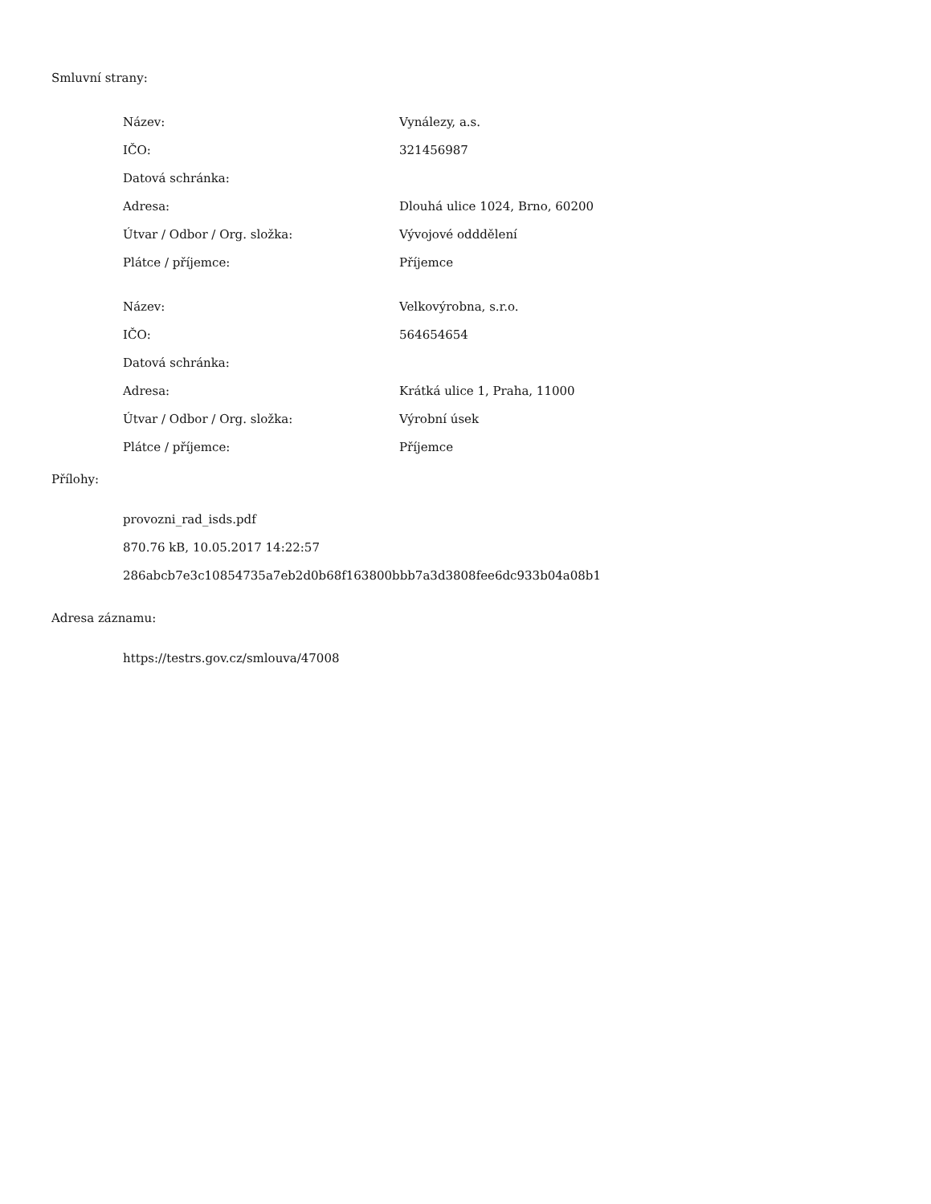Smluvní strany:
| Název: | Vynálezy, a.s. |
| IČO: | 321456987 |
| Datová schránka: | |
| Adresa: | Dlouhá ulice 1024, Brno, 60200 |
| Útvar / Odbor / Org. složka: | Vývojové odddělení |
| Plátce / příjemce: | Příjemce |
| Název: | Velkovýrobna, s.r.o. |
| IČO: | 564654654 |
| Datová schránka: | |
| Adresa: | Krátká ulice 1, Praha, 11000 |
| Útvar / Odbor / Org. složka: | Výrobní úsek |
| Plátce / příjemce: | Příjemce |
Přílohy:
provozni_rad_isds.pdf
870.76 kB, 10.05.2017 14:22:57
286abcb7e3c10854735a7eb2d0b68f163800bbb7a3d3808fee6dc933b04a08b1
Adresa záznamu:
https://testrs.gov.cz/smlouva/47008